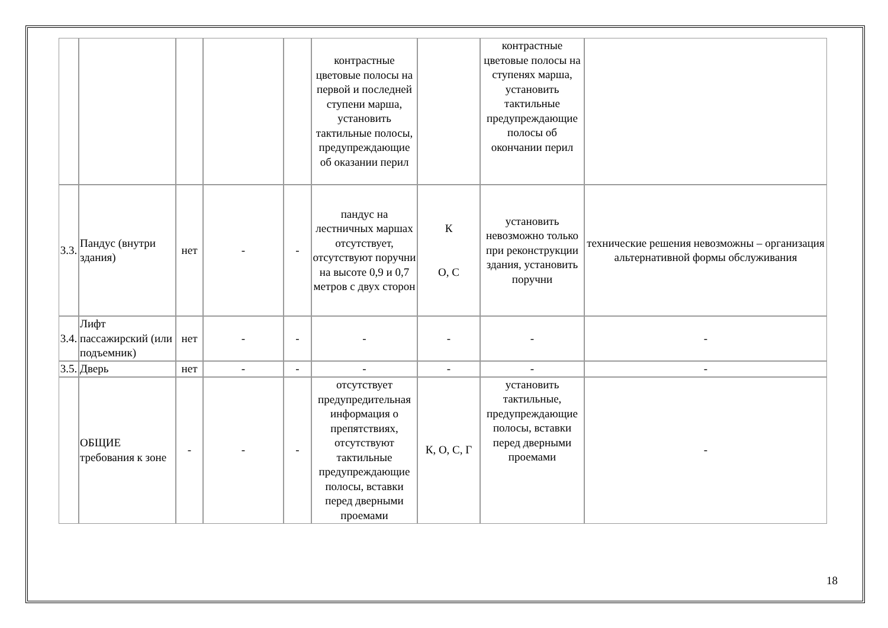| | | | | | контрастные цветовые полосы на первой и последней ступени марша, установить тактильные полосы, предупреждающие об оказании перил | | контрастные цветовые полосы на ступенях марша, установить тактильные предупреждающие полосы об окончании перил | |
| 3.3. | Пандус (внутри здания) | нет | - | - | пандус на лестничных маршах отсутствует, отсутствуют поручни на высоте 0,9 и 0,7 метров с двух сторон | К О, С | установить невозможно только при реконструкции здания, установить поручни | технические решения невозможны – организация альтернативной формы обслуживания |
| 3.4. | Лифт пассажирский (или подъемник) | нет | - | - | - | - | - | - |
| 3.5. | Дверь | нет | - | - | - | - | - | - |
| | ОБЩИЕ требования к зоне | - | - | - | отсутствует предупредительная информация о препятствиях, отсутствуют тактильные предупреждающие полосы, вставки перед дверными проемами | К, О, С, Г | установить тактильные, предупреждающие полосы, вставки перед дверными проемами | - |
18